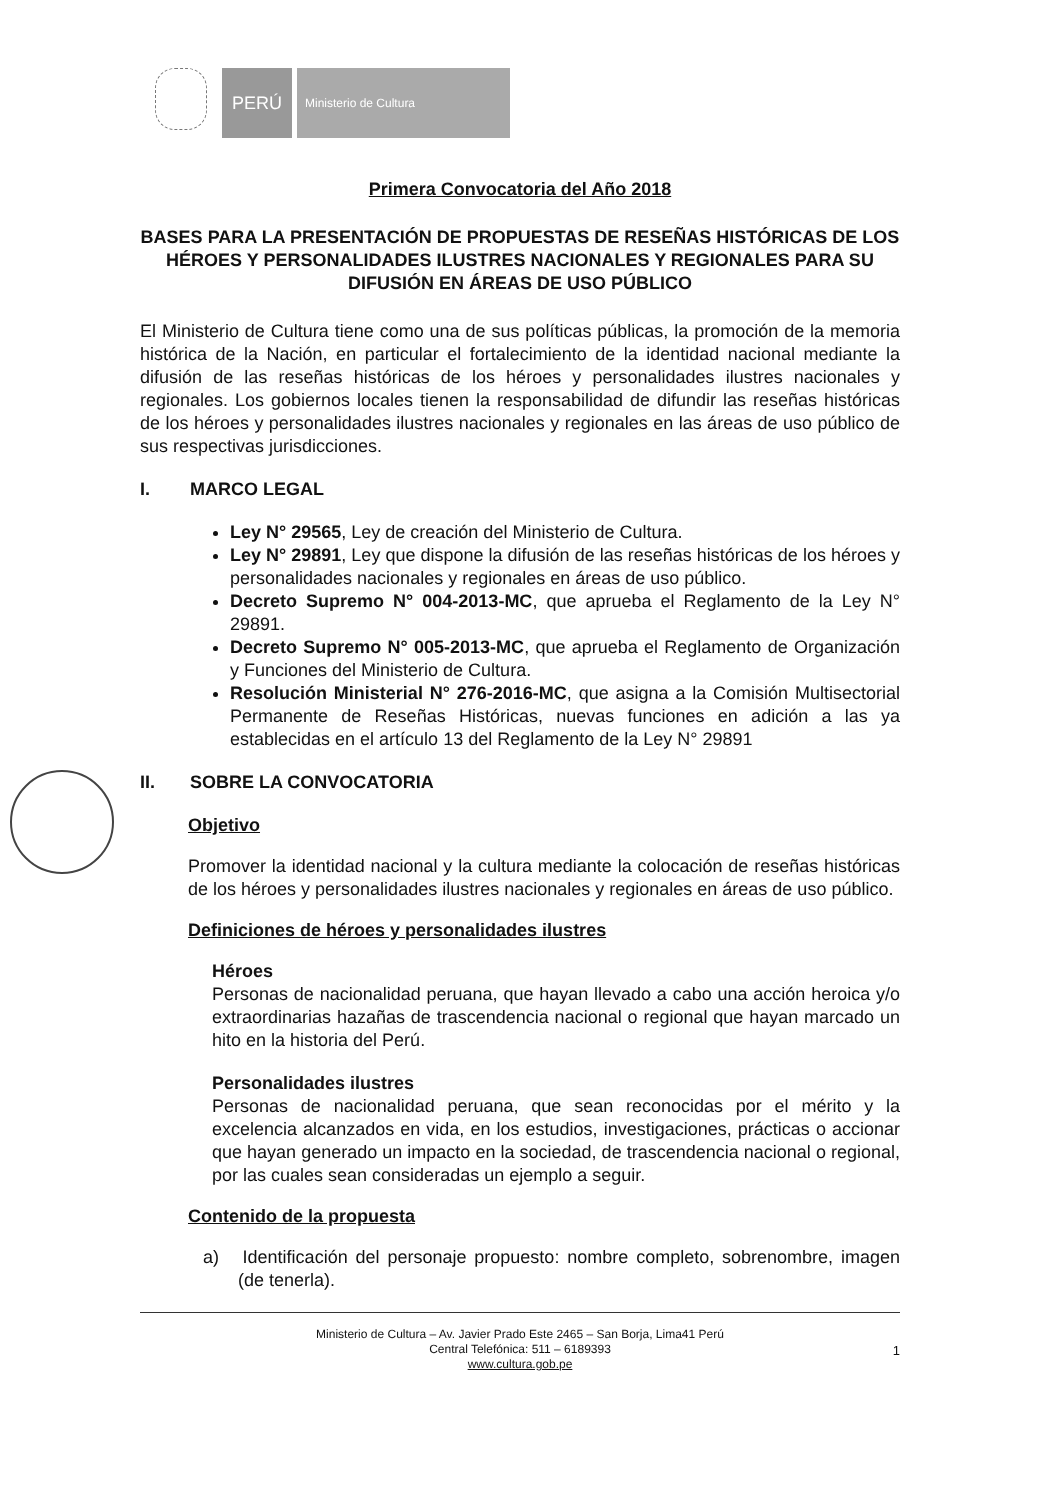PERÚ
Ministerio de Cultura
Primera Convocatoria del Año 2018
BASES PARA LA PRESENTACIÓN DE PROPUESTAS DE RESEÑAS HISTÓRICAS DE LOS HÉROES Y PERSONALIDADES ILUSTRES NACIONALES Y REGIONALES PARA SU DIFUSIÓN EN ÁREAS DE USO PÚBLICO
El Ministerio de Cultura tiene como una de sus políticas públicas, la promoción de la memoria histórica de la Nación, en particular el fortalecimiento de la identidad nacional mediante la difusión de las reseñas históricas de los héroes y personalidades ilustres nacionales y regionales. Los gobiernos locales tienen la responsabilidad de difundir las reseñas históricas de los héroes y personalidades ilustres nacionales y regionales en las áreas de uso público de sus respectivas jurisdicciones.
I. MARCO LEGAL
Ley N° 29565, Ley de creación del Ministerio de Cultura.
Ley N° 29891, Ley que dispone la difusión de las reseñas históricas de los héroes y personalidades nacionales y regionales en áreas de uso público.
Decreto Supremo N° 004-2013-MC, que aprueba el Reglamento de la Ley N° 29891.
Decreto Supremo N° 005-2013-MC, que aprueba el Reglamento de Organización y Funciones del Ministerio de Cultura.
Resolución Ministerial N° 276-2016-MC, que asigna a la Comisión Multisectorial Permanente de Reseñas Históricas, nuevas funciones en adición a las ya establecidas en el artículo 13 del Reglamento de la Ley N° 29891
II. SOBRE LA CONVOCATORIA
Objetivo
Promover la identidad nacional y la cultura mediante la colocación de reseñas históricas de los héroes y personalidades ilustres nacionales y regionales en áreas de uso público.
Definiciones de héroes y personalidades ilustres
Héroes
Personas de nacionalidad peruana, que hayan llevado a cabo una acción heroica y/o extraordinarias hazañas de trascendencia nacional o regional que hayan marcado un hito en la historia del Perú.
Personalidades ilustres
Personas de nacionalidad peruana, que sean reconocidas por el mérito y la excelencia alcanzados en vida, en los estudios, investigaciones, prácticas o accionar que hayan generado un impacto en la sociedad, de trascendencia nacional o regional, por las cuales sean consideradas un ejemplo a seguir.
Contenido de la propuesta
a) Identificación del personaje propuesto: nombre completo, sobrenombre, imagen (de tenerla).
Ministerio de Cultura – Av. Javier Prado Este 2465 – San Borja, Lima41 Perú
Central Telefónica: 511 – 6189393
www.cultura.gob.pe
1